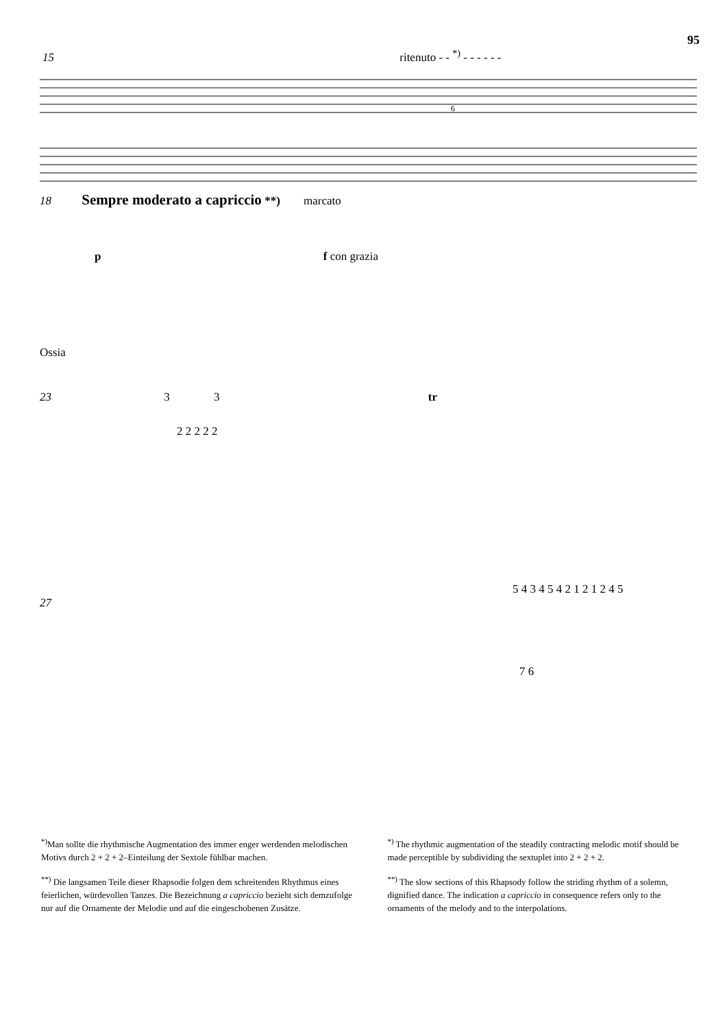95
15 ritenuto - - <sup>*)</sup> - - - - - -
6
18 Sempre moderato a capriccio **) marcato
p f con grazia
Ossia
23 3 3 tr
2 2 2 2 2
5 4 3 4 5 4 2 1 2 1 2 4 5
27
7 6
<sup>*)</sup> Man sollte die rhythmische Augmentation des immer enger werdenden melodischen Motivs durch 2 + 2 + 2–Einteilung der Sextole fühlbar machen.
<sup>**)</sup> Die langsamen Teile dieser Rhapsodie folgen dem schreitenden Rhythmus eines feierlichen, würdevollen Tanzes. Die Bezeichnung a capriccio bezieht sich demzufolge nur auf die Ornamente der Melodie und auf die eingeschobenen Zusätze.
<sup>*)</sup> The rhythmic augmentation of the steadily contracting melodic motif should be made perceptible by subdividing the sextuplet into 2 + 2 + 2.
<sup>**)</sup> The slow sections of this Rhapsody follow the striding rhythm of a solemn, dignified dance. The indication a capriccio in consequence refers only to the ornaments of the melody and to the interpolations.